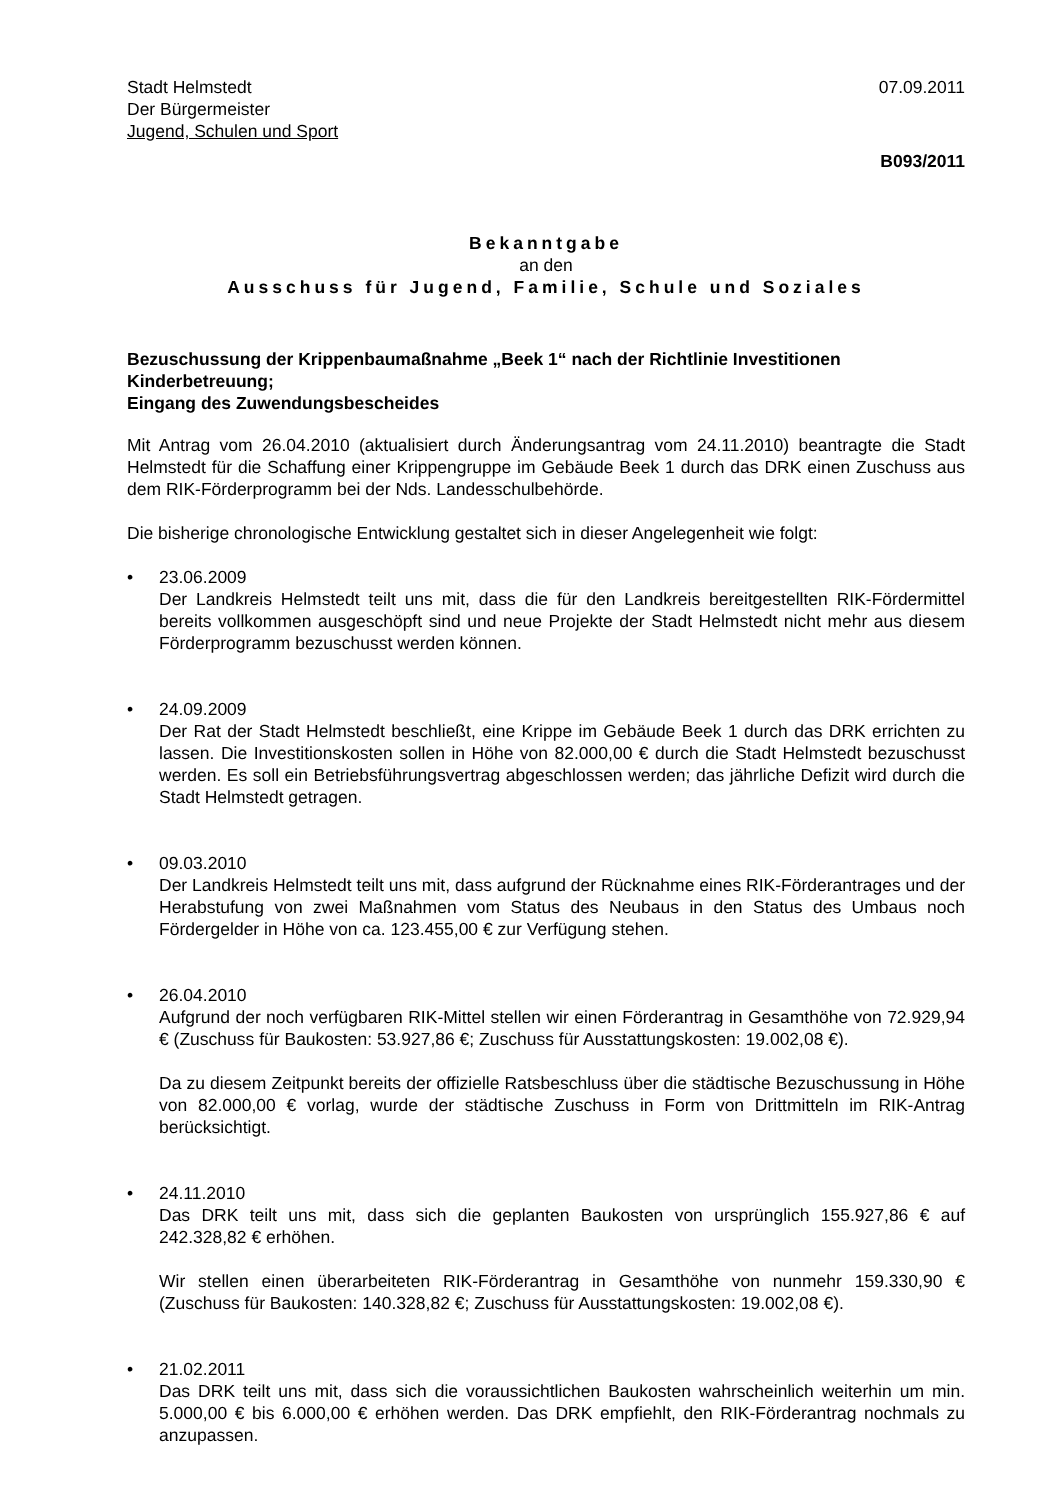Stadt Helmstedt
Der Bürgermeister
Jugend, Schulen und Sport
07.09.2011
B093/2011
Bekanntgabe
an den
Ausschuss für Jugend, Familie, Schule und Soziales
Bezuschussung der Krippenbaumaßnahme „Beek 1“ nach der Richtlinie Investitionen Kinderbetreuung;
Eingang des Zuwendungsbescheides
Mit Antrag vom 26.04.2010 (aktualisiert durch Änderungsantrag vom 24.11.2010) beantragte die Stadt Helmstedt für die Schaffung einer Krippengruppe im Gebäude Beek 1 durch das DRK einen Zuschuss aus dem RIK-Förderprogramm bei der Nds. Landesschulbehörde.
Die bisherige chronologische Entwicklung gestaltet sich in dieser Angelegenheit wie folgt:
• 23.06.2009
Der Landkreis Helmstedt teilt uns mit, dass die für den Landkreis bereitgestellten RIK-Fördermittel bereits vollkommen ausgeschöpft sind und neue Projekte der Stadt Helmstedt nicht mehr aus diesem Förderprogramm bezuschusst werden können.
• 24.09.2009
Der Rat der Stadt Helmstedt beschließt, eine Krippe im Gebäude Beek 1 durch das DRK errichten zu lassen. Die Investitionskosten sollen in Höhe von 82.000,00 € durch die Stadt Helmstedt bezuschusst werden. Es soll ein Betriebsführungsvertrag abgeschlossen werden; das jährliche Defizit wird durch die Stadt Helmstedt getragen.
• 09.03.2010
Der Landkreis Helmstedt teilt uns mit, dass aufgrund der Rücknahme eines RIK-Förderantrages und der Herabstufung von zwei Maßnahmen vom Status des Neubaus in den Status des Umbaus noch Fördergelder in Höhe von ca. 123.455,00 € zur Verfügung stehen.
• 26.04.2010
Aufgrund der noch verfügbaren RIK-Mittel stellen wir einen Förderantrag in Gesamthöhe von 72.929,94 € (Zuschuss für Baukosten: 53.927,86 €; Zuschuss für Ausstattungskosten: 19.002,08 €).
Da zu diesem Zeitpunkt bereits der offizielle Ratsbeschluss über die städtische Bezuschussung in Höhe von 82.000,00 € vorlag, wurde der städtische Zuschuss in Form von Drittmitteln im RIK-Antrag berücksichtigt.
• 24.11.2010
Das DRK teilt uns mit, dass sich die geplanten Baukosten von ursprünglich 155.927,86 € auf 242.328,82 € erhöhen.
Wir stellen einen überarbeiteten RIK-Förderantrag in Gesamthöhe von nunmehr 159.330,90 € (Zuschuss für Baukosten: 140.328,82 €; Zuschuss für Ausstattungskosten: 19.002,08 €).
• 21.02.2011
Das DRK teilt uns mit, dass sich die voraussichtlichen Baukosten wahrscheinlich weiterhin um min. 5.000,00 € bis 6.000,00 € erhöhen werden. Das DRK empfiehlt, den RIK-Förderantrag nochmals zu anzupassen.